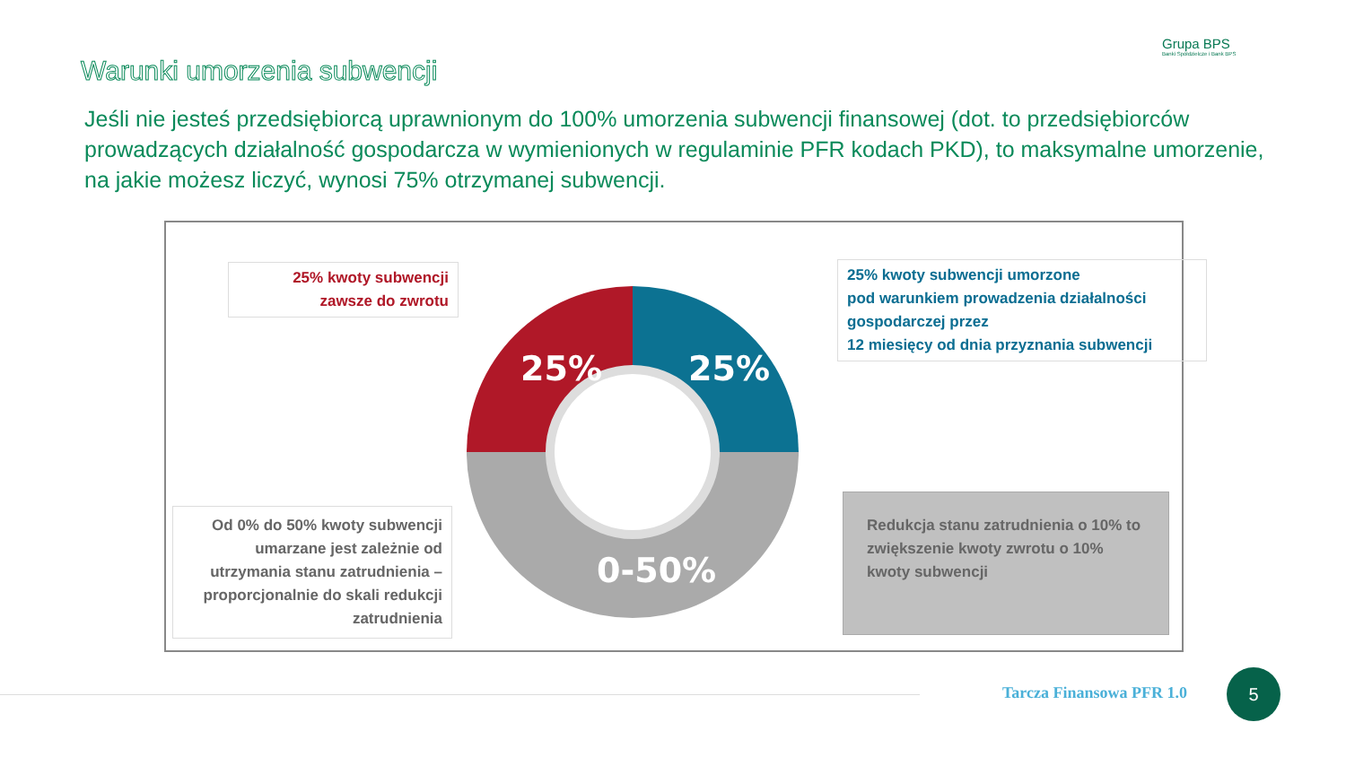Grupa BPS
Banki Spółdzielcze i Bank BPS
Warunki umorzenia subwencji
Jeśli nie jesteś przedsiębiorcą uprawnionym do 100% umorzenia subwencji finansowej (dot. to przedsiębiorców prowadzących działalność gospodarcza w wymienionych w regulaminie PFR kodach PKD), to maksymalne umorzenie, na jakie możesz liczyć, wynosi 75% otrzymanej subwencji.
25% kwoty subwencji
zawsze do zwrotu
25%
25%
0-50%
25% kwoty subwencji umorzone
pod warunkiem prowadzenia działalności gospodarczej przez
12 miesięcy od dnia przyznania subwencji
Od 0% do 50% kwoty subwencji umarzane jest zależnie od utrzymania stanu zatrudnienia – proporcjonalnie do skali redukcji zatrudnienia
Redukcja stanu zatrudnienia o 10% to zwiększenie kwoty zwrotu o 10% kwoty subwencji
Tarcza Finansowa PFR 1.0
5